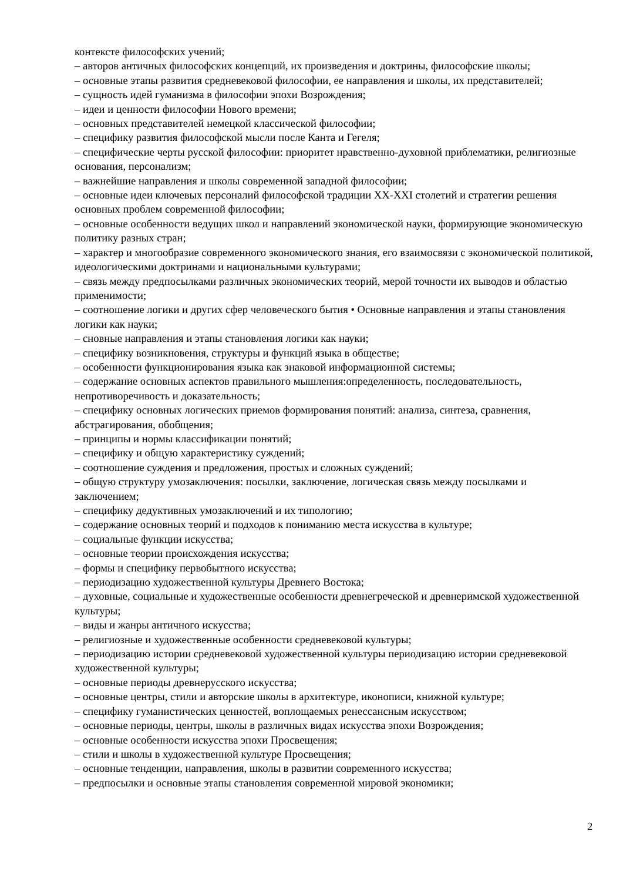контексте философских учений;
– авторов античных философских концепций, их произведения и доктрины, философские школы;
– основные этапы развития средневековой философии, ее направления и школы, их представителей;
– сущность идей гуманизма в философии эпохи Возрождения;
– идеи и ценности философии Нового времени;
– основных представителей немецкой классической философии;
– специфику развития философской мысли после Канта и Гегеля;
– специфические черты русской философии: приоритет нравственно-духовной приблематики, религиозные основания, персонализм;
– важнейшие направления и школы современной западной философии;
– основные идеи ключевых персоналий философской традиции XX-XXI столетий и стратегии решения основных проблем современной философии;
– основные особенности ведущих школ и направлений экономической науки, формирующие экономическую политику разных стран;
– характер и многообразие современного экономического знания, его взаимосвязи с экономической политикой, идеологическими доктринами и национальными культурами;
– связь между предпосылками различных экономических теорий, мерой точности их выводов и областью применимости;
– соотношение логики и других сфер человеческого бытия • Основные направления и этапы становления логики как науки;
– сновные направления и этапы становления логики как науки;
– специфику возникновения, структуры и функций языка в обществе;
– особенности функционирования языка как знаковой информационной системы;
– содержание основных аспектов правильного мышления:определенность, последовательность, непротиворечивость и доказательность;
– специфику основных логических приемов формирования понятий: анализа, синтеза, сравнения, абстрагирования, обобщения;
– принципы и нормы классификации понятий;
– специфику и общую характеристику суждений;
– соотношение суждения и предложения, простых и сложных суждений;
– общую структуру умозаключения: посылки, заключение, логическая связь между посылками и заключением;
– специфику дедуктивных умозаключений и их типологию;
– содержание основных теорий и подходов к пониманию места искусства в культуре;
– социальные функции искусства;
– основные теории происхождения искусства;
– формы и специфику первобытного искусства;
– периодизацию художественной культуры Древнего Востока;
– духовные, социальные и художественные особенности древнегреческой и древнеримской художественной культуры;
– виды и жанры античного искусства;
– религиозные и художественные особенности средневековой культуры;
– периодизацию истории средневековой художественной культуры периодизацию истории средневековой художественной культуры;
– основные периоды древнерусского искусства;
– основные центры, стили и авторские школы в архитектуре, иконописи, книжной культуре;
– специфику гуманистических ценностей, воплощаемых ренессансным искусством;
– основные периоды, центры, школы в различных видах искусства эпохи Возрождения;
– основные особенности искусства эпохи Просвещения;
– стили и школы в художественной культуре Просвещения;
– основные тенденции, направления, школы в развитии современного искусства;
– предпосылки и основные этапы становления современной мировой экономики;
2